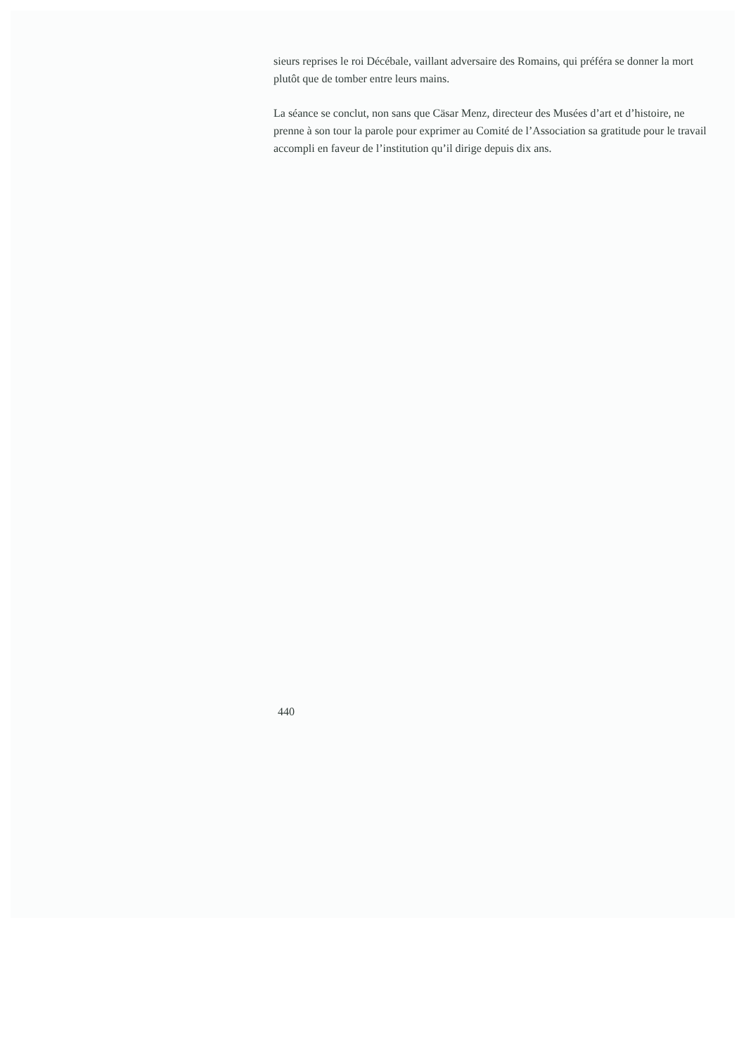sieurs reprises le roi Décébale, vaillant adversaire des Romains, qui préféra se donner la mort plutôt que de tomber entre leurs mains.
La séance se conclut, non sans que Cäsar Menz, directeur des Musées d’art et d’histoire, ne prenne à son tour la parole pour exprimer au Comité de l’Association sa gratitude pour le travail accompli en faveur de l’institution qu’il dirige depuis dix ans.
440